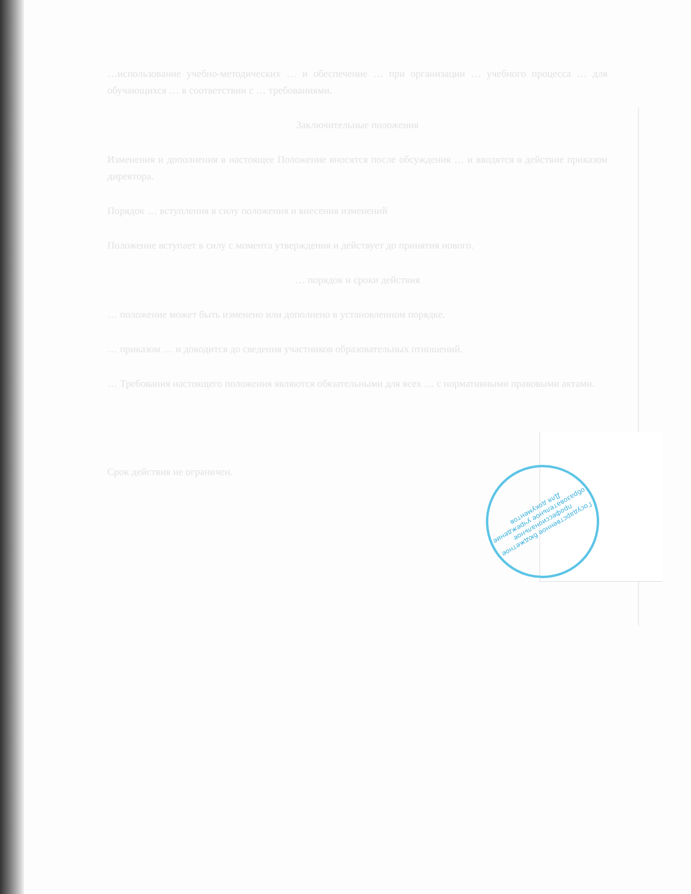…использование учебно-методических … и обеспечение … при организации … учебного процесса … для обучающихся … в соответствии с … требованиями.
Заключительные положения
Изменения и дополнения в настоящее Положение вносятся после обсуждения … и вводятся в действие приказом директора.
Порядок … вступления в силу положения и внесения изменений
Положение вступает в силу с момента утверждения и действует до принятия нового.
… порядок и сроки действия
… положение может быть изменено или дополнено в установленном порядке.
… приказом … и доводится до сведения участников образовательных отношений.
… Требования настоящего положения являются обязательными для всех … с нормативными правовыми актами.
Срок действия не ограничен.
Государственное бюджетное профессиональное образовательное учреждение
Для документов